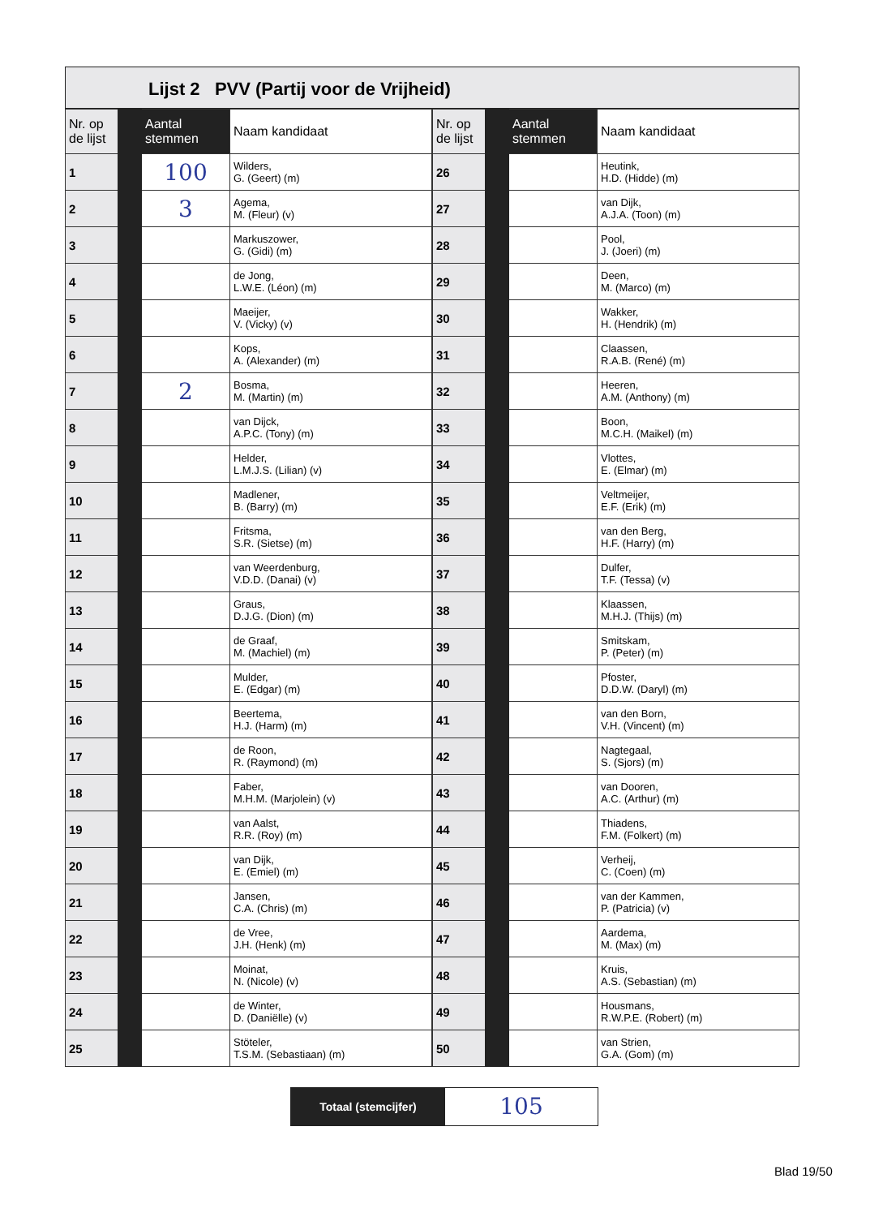Lijst 2 PVV (Partij voor de Vrijheid)
| Nr. op de lijst | Aantal stemmen | Naam kandidaat |
| --- | --- | --- |
| 1 | 100 | Wilders, G. (Geert) (m) |
| 2 | 3 | Agema, M. (Fleur) (v) |
| 3 | | Markuszower, G. (Gidi) (m) |
| 4 | | de Jong, L.W.E. (Léon) (m) |
| 5 | | Maeijer, V. (Vicky) (v) |
| 6 | | Kops, A. (Alexander) (m) |
| 7 | 2 | Bosma, M. (Martin) (m) |
| 8 | | van Dijck, A.P.C. (Tony) (m) |
| 9 | | Helder, L.M.J.S. (Lilian) (v) |
| 10 | | Madlener, B. (Barry) (m) |
| 11 | | Fritsma, S.R. (Sietse) (m) |
| 12 | | van Weerdenburg, V.D.D. (Danai) (v) |
| 13 | | Graus, D.J.G. (Dion) (m) |
| 14 | | de Graaf, M. (Machiel) (m) |
| 15 | | Mulder, E. (Edgar) (m) |
| 16 | | Beertema, H.J. (Harm) (m) |
| 17 | | de Roon, R. (Raymond) (m) |
| 18 | | Faber, M.H.M. (Marjolein) (v) |
| 19 | | van Aalst, R.R. (Roy) (m) |
| 20 | | van Dijk, E. (Emiel) (m) |
| 21 | | Jansen, C.A. (Chris) (m) |
| 22 | | de Vree, J.H. (Henk) (m) |
| 23 | | Moinat, N. (Nicole) (v) |
| 24 | | de Winter, D. (Daniëlle) (v) |
| 25 | | Stöteler, T.S.M. (Sebastiaan) (m) |
| Nr. op de lijst | Aantal stemmen | Naam kandidaat |
| --- | --- | --- |
| 26 | | Heutink, H.D. (Hidde) (m) |
| 27 | | van Dijk, A.J.A. (Toon) (m) |
| 28 | | Pool, J. (Joeri) (m) |
| 29 | | Deen, M. (Marco) (m) |
| 30 | | Wakker, H. (Hendrik) (m) |
| 31 | | Claassen, R.A.B. (René) (m) |
| 32 | | Heeren, A.M. (Anthony) (m) |
| 33 | | Boon, M.C.H. (Maikel) (m) |
| 34 | | Vlottes, E. (Elmar) (m) |
| 35 | | Veltmeijer, E.F. (Erik) (m) |
| 36 | | van den Berg, H.F. (Harry) (m) |
| 37 | | Dulfer, T.F. (Tessa) (v) |
| 38 | | Klaassen, M.H.J. (Thijs) (m) |
| 39 | | Smitskam, P. (Peter) (m) |
| 40 | | Pfoster, D.D.W. (Daryl) (m) |
| 41 | | van den Born, V.H. (Vincent) (m) |
| 42 | | Nagtegaal, S. (Sjors) (m) |
| 43 | | van Dooren, A.C. (Arthur) (m) |
| 44 | | Thiadens, F.M. (Folkert) (m) |
| 45 | | Verheij, C. (Coen) (m) |
| 46 | | van der Kammen, P. (Patricia) (v) |
| 47 | | Aardema, M. (Max) (m) |
| 48 | | Kruis, A.S. (Sebastian) (m) |
| 49 | | Housmans, R.W.P.E. (Robert) (m) |
| 50 | | van Strien, G.A. (Gom) (m) |
Totaal (stemcijfer)
105
Blad 19/50